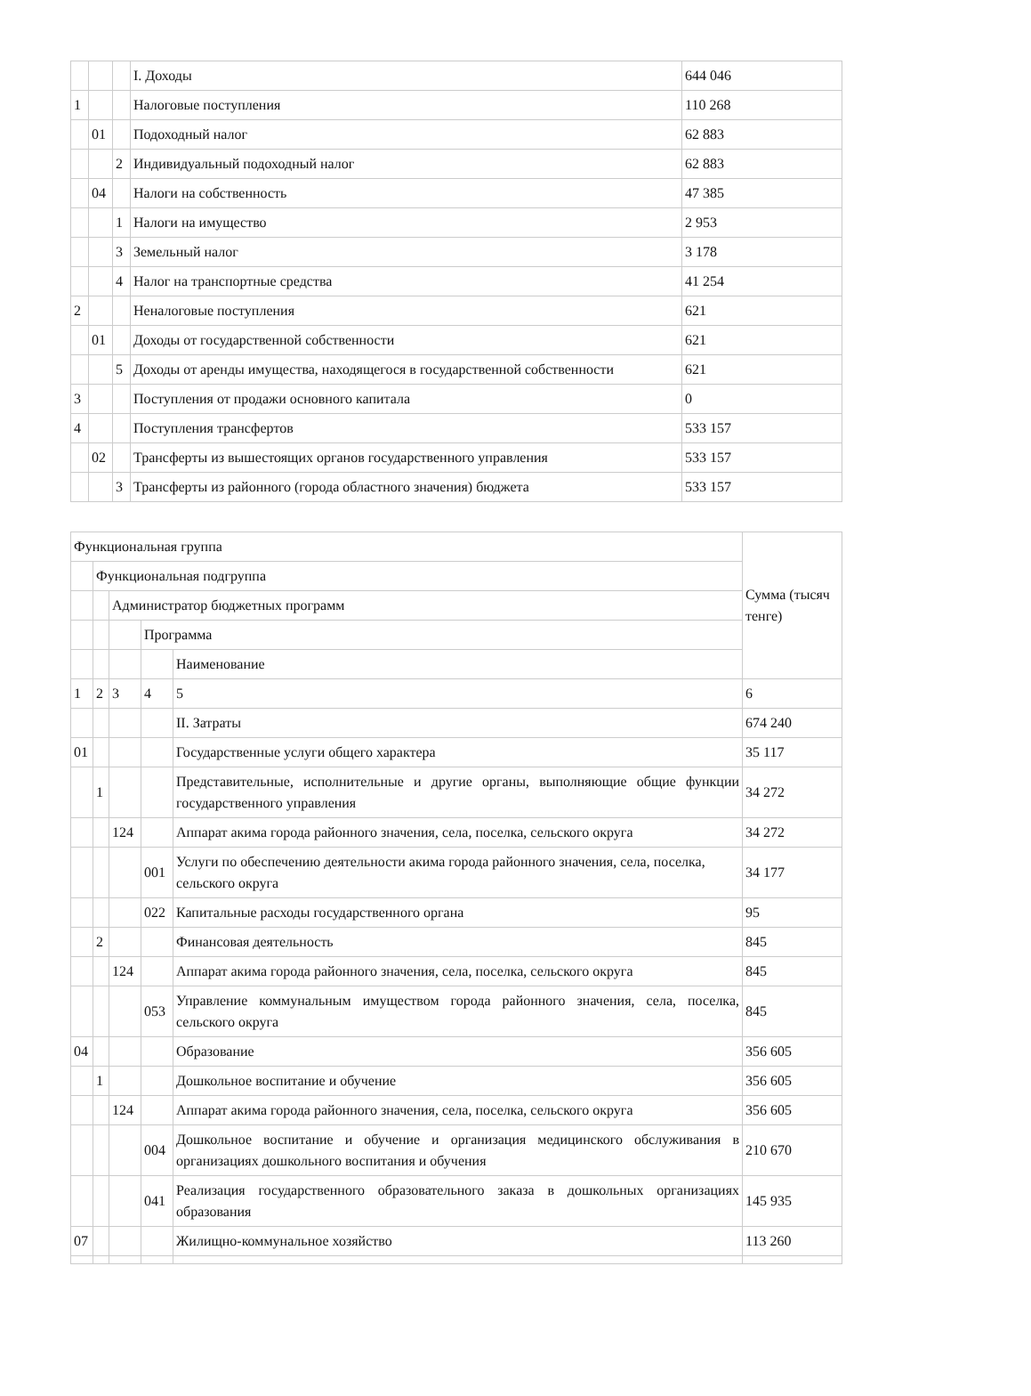| | | | I. Доходы | 644 046 |
| 1 | | | Налоговые поступления | 110 268 |
| | 01 | | Подоходный налог | 62 883 |
| | | 2 | Индивидуальный подоходный налог | 62 883 |
| | 04 | | Налоги на собственность | 47 385 |
| | | 1 | Налоги на имущество | 2 953 |
| | | 3 | Земельный налог | 3 178 |
| | | 4 | Налог на транспортные средства | 41 254 |
| 2 | | | Неналоговые поступления | 621 |
| | 01 | | Доходы от государственной собственности | 621 |
| | | 5 | Доходы от аренды имущества, находящегося в государственной собственности | 621 |
| 3 | | | Поступления от продажи основного капитала | 0 |
| 4 | | | Поступления трансфертов | 533 157 |
| | 02 | | Трансферты из вышестоящих органов государственного управления | 533 157 |
| | | 3 | Трансферты из районного (города областного значения) бюджета | 533 157 |
| Функциональная группа | | | | | Сумма (тысяч тенге) |
| | Функциональная подгруппа | | | | |
| | | Администратор бюджетных программ | | | |
| | | | Программа | | |
| | | | | Наименование | |
| 1 | 2 | 3 | 4 | 5 | 6 |
| | | | | II. Затраты | 674 240 |
| 01 | | | | Государственные услуги общего характера | 35 117 |
| | 1 | | | Представительные, исполнительные и другие органы, выполняющие общие функции государственного управления | 34 272 |
| | | 124 | | Аппарат акима города районного значения, села, поселка, сельского округа | 34 272 |
| | | | 001 | Услуги по обеспечению деятельности акима города районного значения, села, поселка, сельского округа | 34 177 |
| | | | 022 | Капитальные расходы государственного органа | 95 |
| | 2 | | | Финансовая деятельность | 845 |
| | | 124 | | Аппарат акима города районного значения, села, поселка, сельского округа | 845 |
| | | | 053 | Управление коммунальным имуществом города районного значения, села, поселка, сельского округа | 845 |
| 04 | | | | Образование | 356 605 |
| | 1 | | | Дошкольное воспитание и обучение | 356 605 |
| | | 124 | | Аппарат акима города районного значения, села, поселка, сельского округа | 356 605 |
| | | | 004 | Дошкольное воспитание и обучение и организация медицинского обслуживания в организациях дошкольного воспитания и обучения | 210 670 |
| | | | 041 | Реализация государственного образовательного заказа в дошкольных организациях образования | 145 935 |
| 07 | | | | Жилищно-коммунальное хозяйство | 113 260 |